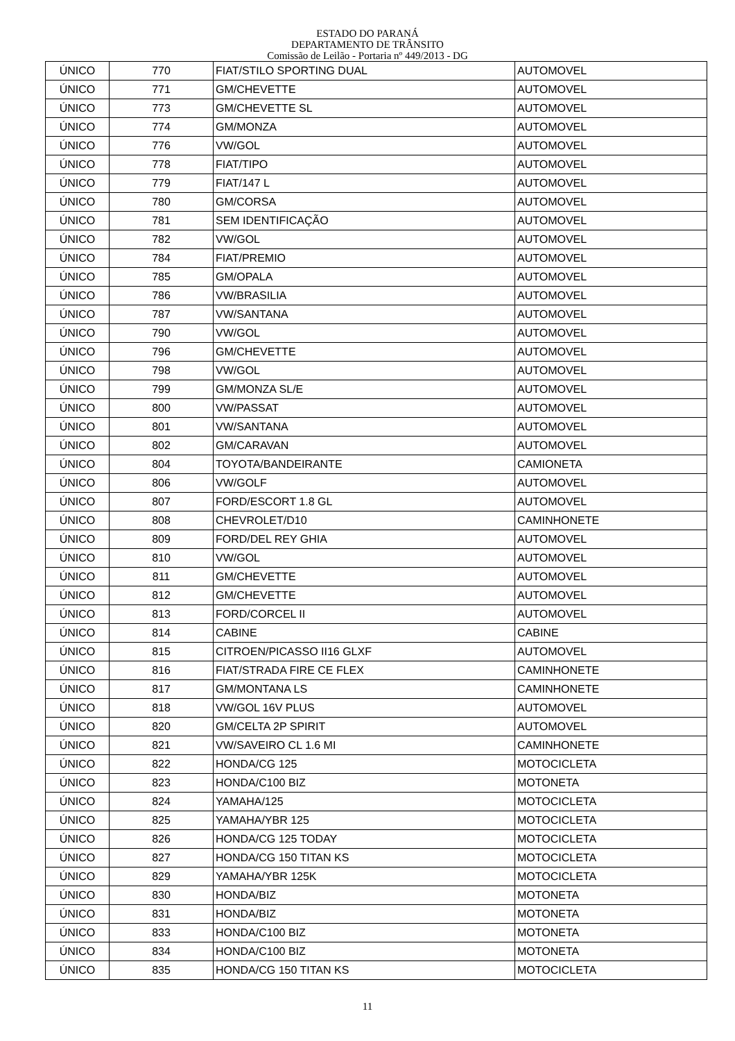ESTADO DO PARANÁ
DEPARTAMENTO DE TRÂNSITO
Comissão de Leilão - Portaria nº 449/2013 - DG
| ÚNICO | 770 | FIAT/STILO SPORTING DUAL | AUTOMOVEL |
| ÚNICO | 771 | GM/CHEVETTE | AUTOMOVEL |
| ÚNICO | 773 | GM/CHEVETTE SL | AUTOMOVEL |
| ÚNICO | 774 | GM/MONZA | AUTOMOVEL |
| ÚNICO | 776 | VW/GOL | AUTOMOVEL |
| ÚNICO | 778 | FIAT/TIPO | AUTOMOVEL |
| ÚNICO | 779 | FIAT/147 L | AUTOMOVEL |
| ÚNICO | 780 | GM/CORSA | AUTOMOVEL |
| ÚNICO | 781 | SEM IDENTIFICAÇÃO | AUTOMOVEL |
| ÚNICO | 782 | VW/GOL | AUTOMOVEL |
| ÚNICO | 784 | FIAT/PREMIO | AUTOMOVEL |
| ÚNICO | 785 | GM/OPALA | AUTOMOVEL |
| ÚNICO | 786 | VW/BRASILIA | AUTOMOVEL |
| ÚNICO | 787 | VW/SANTANA | AUTOMOVEL |
| ÚNICO | 790 | VW/GOL | AUTOMOVEL |
| ÚNICO | 796 | GM/CHEVETTE | AUTOMOVEL |
| ÚNICO | 798 | VW/GOL | AUTOMOVEL |
| ÚNICO | 799 | GM/MONZA SL/E | AUTOMOVEL |
| ÚNICO | 800 | VW/PASSAT | AUTOMOVEL |
| ÚNICO | 801 | VW/SANTANA | AUTOMOVEL |
| ÚNICO | 802 | GM/CARAVAN | AUTOMOVEL |
| ÚNICO | 804 | TOYOTA/BANDEIRANTE | CAMIONETA |
| ÚNICO | 806 | VW/GOLF | AUTOMOVEL |
| ÚNICO | 807 | FORD/ESCORT 1.8 GL | AUTOMOVEL |
| ÚNICO | 808 | CHEVROLET/D10 | CAMINHONETE |
| ÚNICO | 809 | FORD/DEL REY GHIA | AUTOMOVEL |
| ÚNICO | 810 | VW/GOL | AUTOMOVEL |
| ÚNICO | 811 | GM/CHEVETTE | AUTOMOVEL |
| ÚNICO | 812 | GM/CHEVETTE | AUTOMOVEL |
| ÚNICO | 813 | FORD/CORCEL II | AUTOMOVEL |
| ÚNICO | 814 | CABINE | CABINE |
| ÚNICO | 815 | CITROEN/PICASSO II16 GLXF | AUTOMOVEL |
| ÚNICO | 816 | FIAT/STRADA FIRE CE FLEX | CAMINHONETE |
| ÚNICO | 817 | GM/MONTANA LS | CAMINHONETE |
| ÚNICO | 818 | VW/GOL 16V PLUS | AUTOMOVEL |
| ÚNICO | 820 | GM/CELTA 2P SPIRIT | AUTOMOVEL |
| ÚNICO | 821 | VW/SAVEIRO CL 1.6 MI | CAMINHONETE |
| ÚNICO | 822 | HONDA/CG 125 | MOTOCICLETA |
| ÚNICO | 823 | HONDA/C100 BIZ | MOTONETA |
| ÚNICO | 824 | YAMAHA/125 | MOTOCICLETA |
| ÚNICO | 825 | YAMAHA/YBR 125 | MOTOCICLETA |
| ÚNICO | 826 | HONDA/CG 125 TODAY | MOTOCICLETA |
| ÚNICO | 827 | HONDA/CG 150 TITAN KS | MOTOCICLETA |
| ÚNICO | 829 | YAMAHA/YBR 125K | MOTOCICLETA |
| ÚNICO | 830 | HONDA/BIZ | MOTONETA |
| ÚNICO | 831 | HONDA/BIZ | MOTONETA |
| ÚNICO | 833 | HONDA/C100 BIZ | MOTONETA |
| ÚNICO | 834 | HONDA/C100 BIZ | MOTONETA |
| ÚNICO | 835 | HONDA/CG 150 TITAN KS | MOTOCICLETA |
11